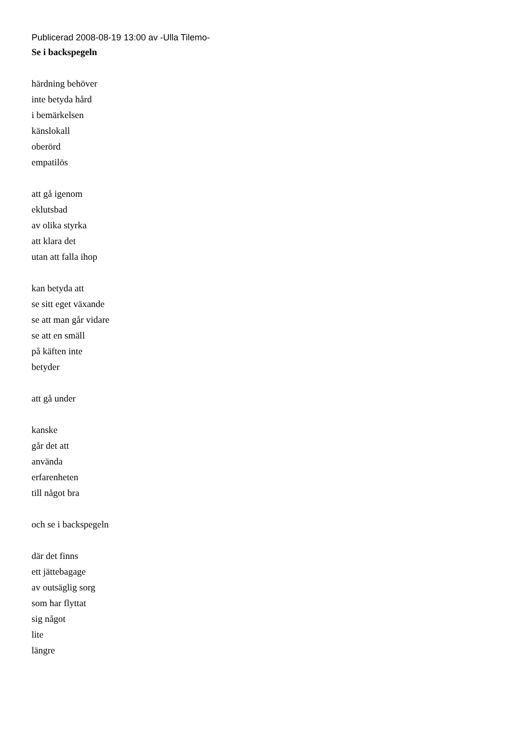Publicerad 2008-08-19 13:00 av -Ulla Tilemo-
Se i backspegeln
härdning behöver
inte betyda hård
i bemärkelsen
känslokall
oberörd
empatilös
att gå igenom
eklutsbad
av olika styrka
att klara det
utan att falla ihop
kan betyda att
se sitt eget växande
se att man går vidare
se att en smäll
på käften inte
betyder
att gå under
kanske
går det att
använda
erfarenheten
till något bra
och se i backspegeln
där det finns
ett jättebagage
av outsäglig sorg
som har flyttat
sig något
lite
längre